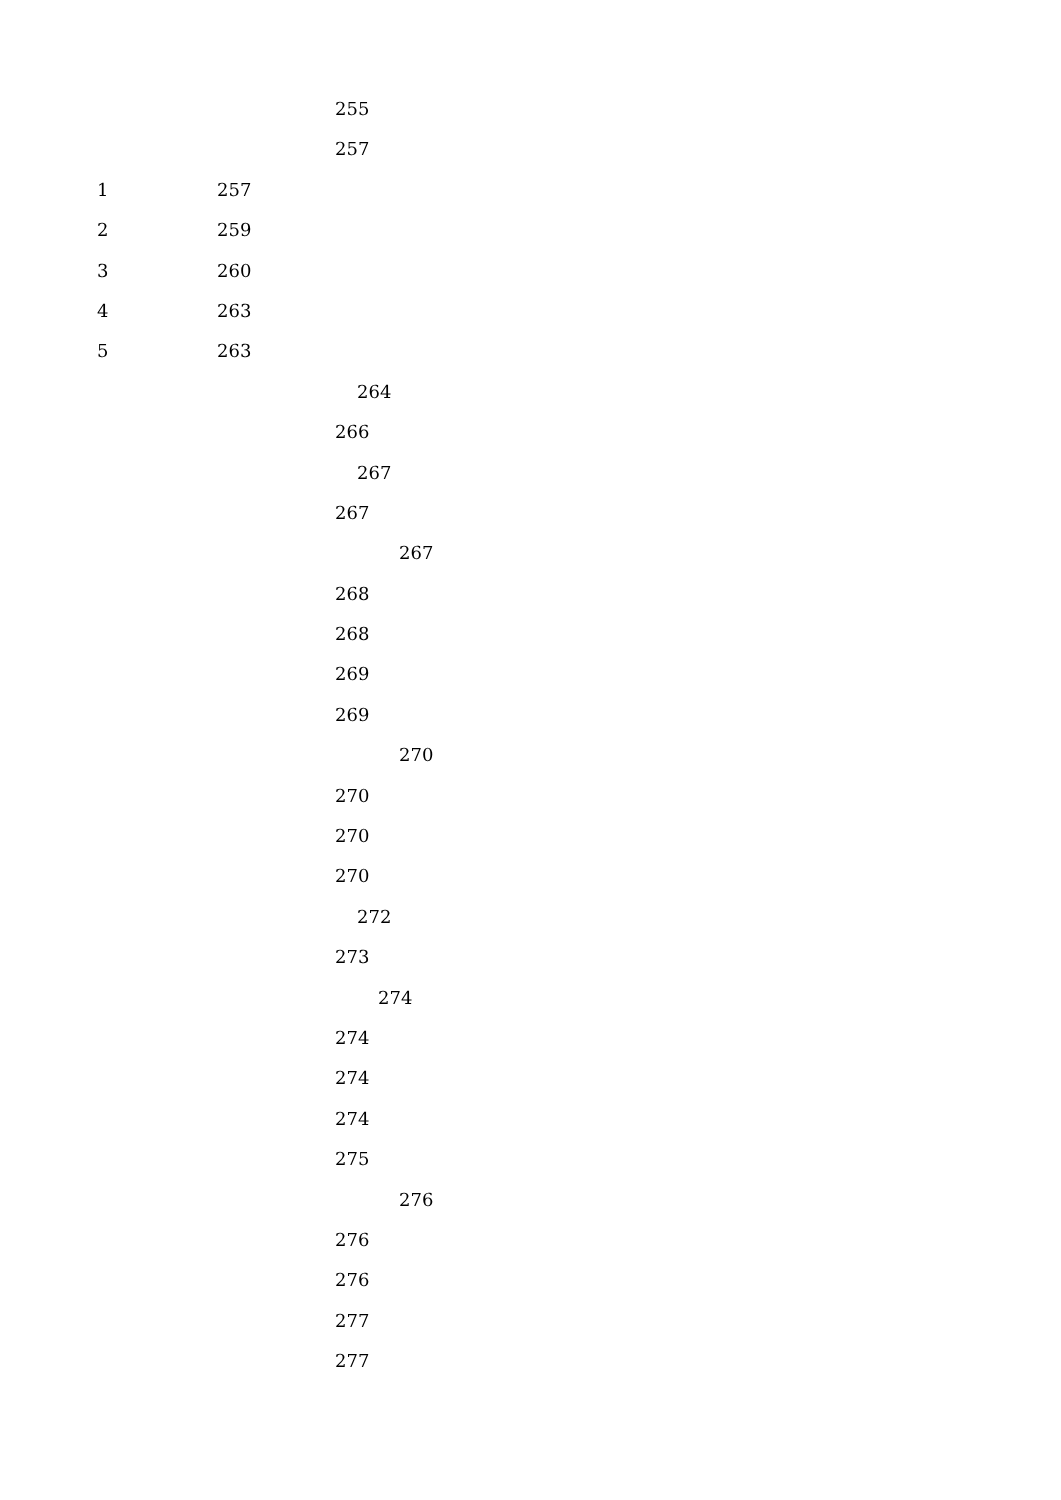255
257
1 257
2 259
3 260
4 263
5 263
264
266
267
267
267
268
268
269
269
270
270
270
270
272
273
274
274
274
274
275
276
276
276
277
277